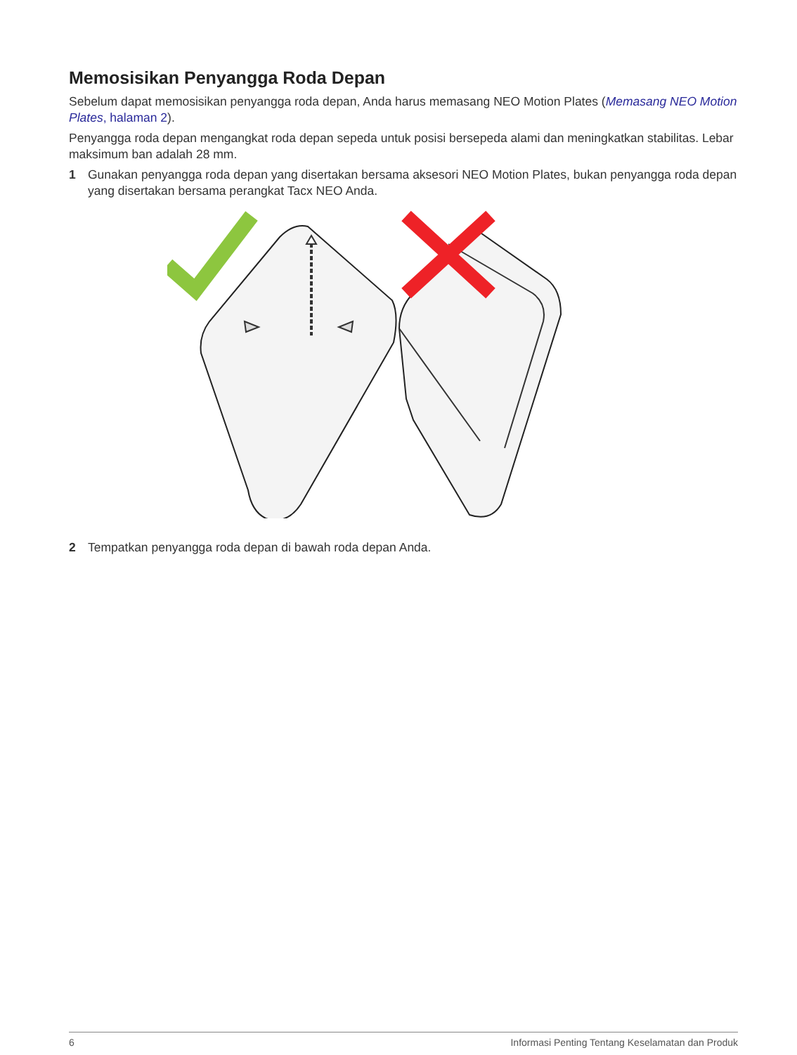Memosisikan Penyangga Roda Depan
Sebelum dapat memosisikan penyangga roda depan, Anda harus memasang NEO Motion Plates (Memasang NEO Motion Plates, halaman 2).
Penyangga roda depan mengangkat roda depan sepeda untuk posisi bersepeda alami dan meningkatkan stabilitas. Lebar maksimum ban adalah 28 mm.
1 Gunakan penyangga roda depan yang disertakan bersama aksesori NEO Motion Plates, bukan penyangga roda depan yang disertakan bersama perangkat Tacx NEO Anda.
2 Tempatkan penyangga roda depan di bawah roda depan Anda.
6 Informasi Penting Tentang Keselamatan dan Produk